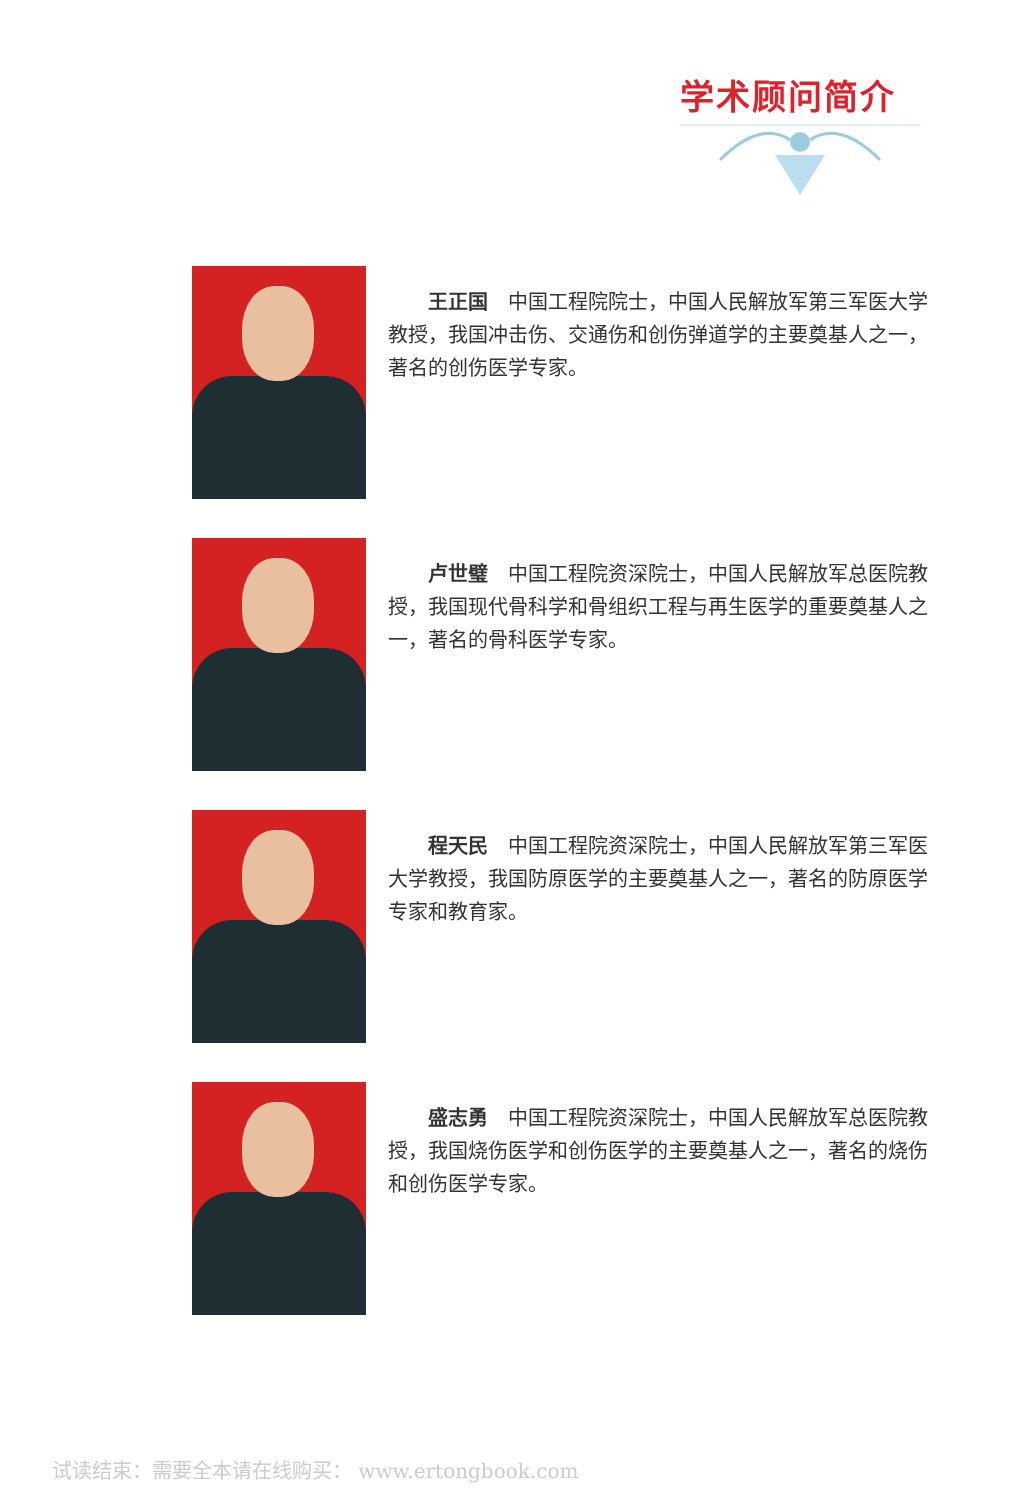学术顾问简介
王正国　中国工程院院士，中国人民解放军第三军医大学教授，我国冲击伤、交通伤和创伤弹道学的主要奠基人之一，著名的创伤医学专家。
卢世璧　中国工程院资深院士，中国人民解放军总医院教授，我国现代骨科学和骨组织工程与再生医学的重要奠基人之一，著名的骨科医学专家。
程天民　中国工程院资深院士，中国人民解放军第三军医大学教授，我国防原医学的主要奠基人之一，著名的防原医学专家和教育家。
盛志勇　中国工程院资深院士，中国人民解放军总医院教授，我国烧伤医学和创伤医学的主要奠基人之一，著名的烧伤和创伤医学专家。
试读结束：需要全本请在线购买： www.ertongbook.com